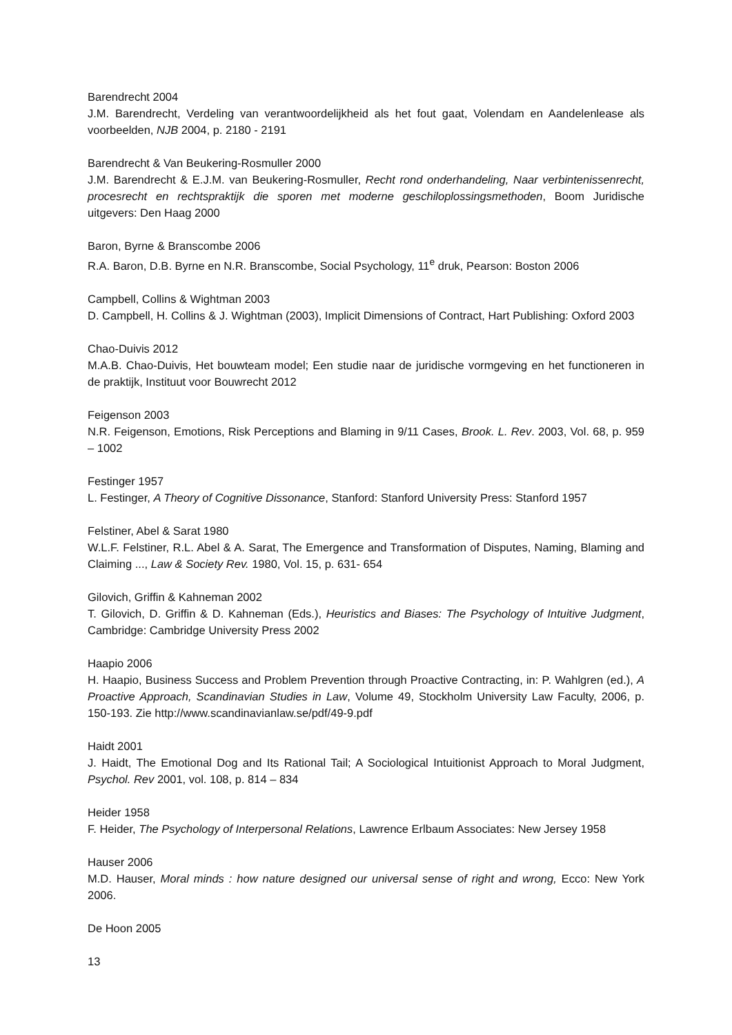Barendrecht 2004
J.M. Barendrecht, Verdeling van verantwoordelijkheid als het fout gaat, Volendam en Aandelenlease als voorbeelden, NJB 2004, p. 2180 - 2191
Barendrecht & Van Beukering-Rosmuller 2000
J.M. Barendrecht & E.J.M. van Beukering-Rosmuller, Recht rond onderhandeling, Naar verbintenissenrecht, procesrecht en rechtspraktijk die sporen met moderne geschiloplossingsmethoden, Boom Juridische uitgevers: Den Haag 2000
Baron, Byrne & Branscombe 2006
R.A. Baron, D.B. Byrne en N.R. Branscombe, Social Psychology, 11<sup>e</sup> druk, Pearson: Boston 2006
Campbell, Collins & Wightman 2003
D. Campbell, H. Collins & J. Wightman (2003), Implicit Dimensions of Contract, Hart Publishing: Oxford 2003
Chao-Duivis 2012
M.A.B. Chao-Duivis, Het bouwteam model; Een studie naar de juridische vormgeving en het functioneren in de praktijk, Instituut voor Bouwrecht 2012
Feigenson 2003
N.R. Feigenson, Emotions, Risk Perceptions and Blaming in 9/11 Cases, Brook. L. Rev. 2003, Vol. 68, p. 959 – 1002
Festinger 1957
L. Festinger, A Theory of Cognitive Dissonance, Stanford: Stanford University Press: Stanford 1957
Felstiner, Abel & Sarat 1980
W.L.F. Felstiner, R.L. Abel & A. Sarat, The Emergence and Transformation of Disputes, Naming, Blaming and Claiming ..., Law & Society Rev. 1980, Vol. 15, p. 631- 654
Gilovich, Griffin & Kahneman 2002
T. Gilovich, D. Griffin & D. Kahneman (Eds.), Heuristics and Biases: The Psychology of Intuitive Judgment, Cambridge: Cambridge University Press 2002
Haapio 2006
H. Haapio, Business Success and Problem Prevention through Proactive Contracting, in: P. Wahlgren (ed.), A Proactive Approach, Scandinavian Studies in Law, Volume 49, Stockholm University Law Faculty, 2006, p. 150-193. Zie http://www.scandinavianlaw.se/pdf/49-9.pdf
Haidt 2001
J. Haidt, The Emotional Dog and Its Rational Tail; A Sociological Intuitionist Approach to Moral Judgment, Psychol. Rev 2001, vol. 108, p. 814 – 834
Heider 1958
F. Heider, The Psychology of Interpersonal Relations, Lawrence Erlbaum Associates: New Jersey 1958
Hauser 2006
M.D. Hauser, Moral minds : how nature designed our universal sense of right and wrong, Ecco: New York 2006.
De Hoon 2005
13